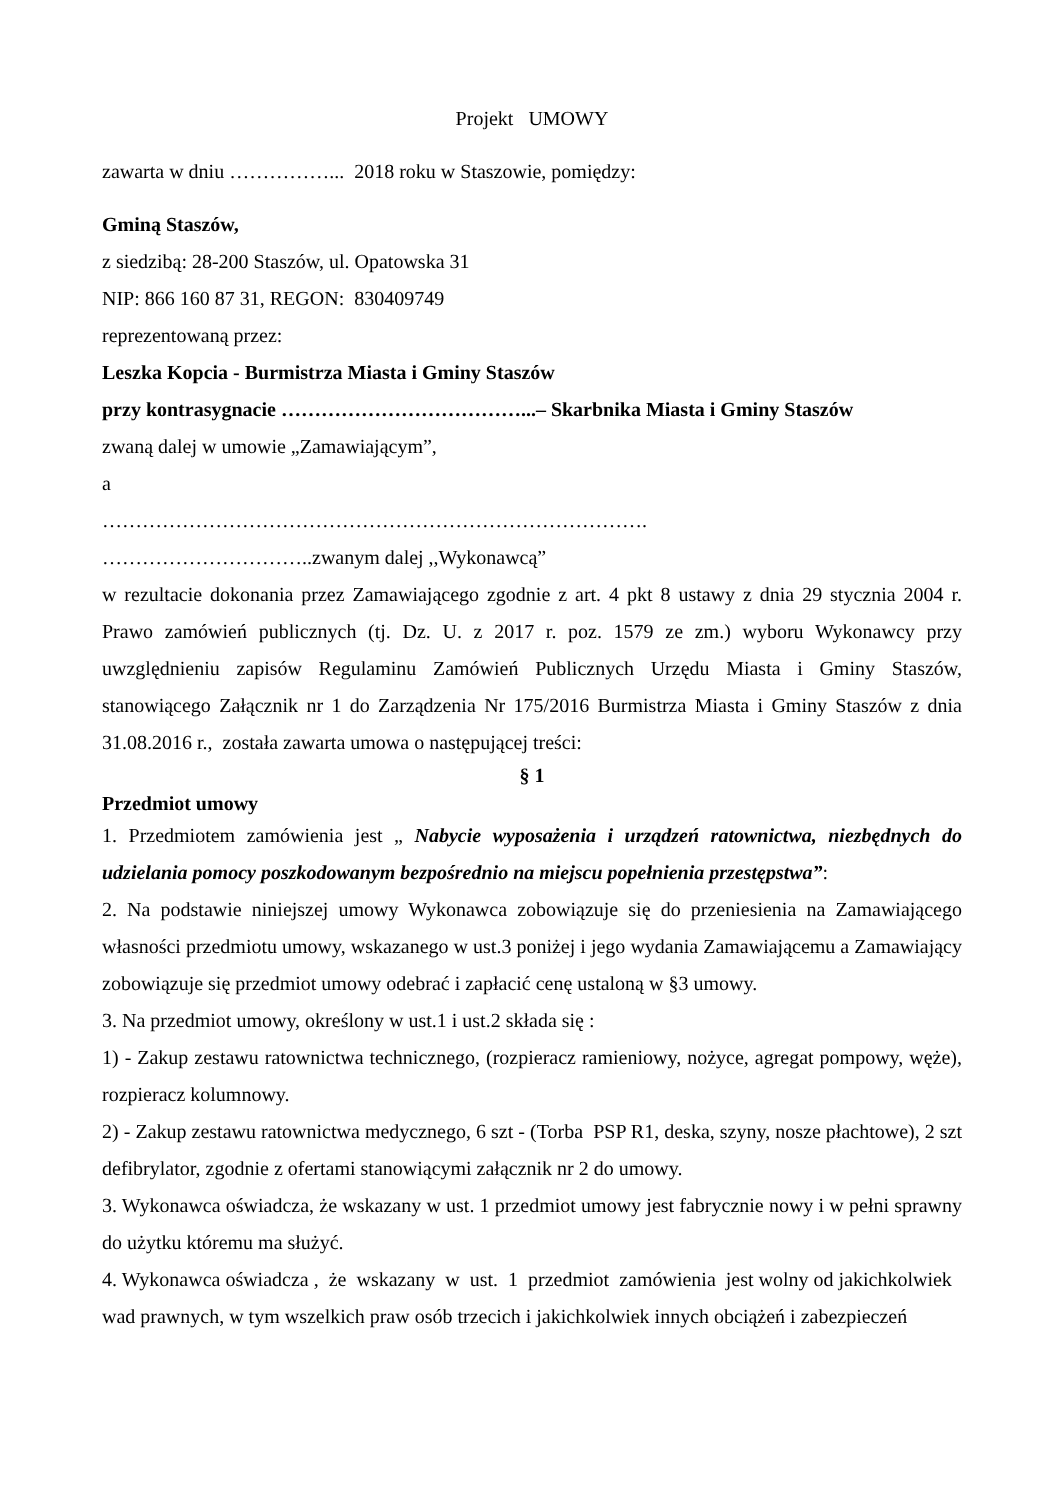Projekt UMOWY
zawarta w dniu ……………... 2018 roku w Staszowie, pomiędzy:
Gminą Staszów,
z siedzibą: 28-200 Staszów, ul. Opatowska 31
NIP: 866 160 87 31, REGON: 830409749
reprezentowaną przez:
Leszka Kopcia - Burmistrza Miasta i Gminy Staszów
przy kontrasygnacie ………………………………...– Skarbnika Miasta i Gminy Staszów
zwaną dalej w umowie „Zamawiającym”,
a
……………………………………………………………………….
…………………………..zwanym dalej ,,Wykonawcą”
w rezultacie dokonania przez Zamawiającego zgodnie z art. 4 pkt 8 ustawy z dnia 29 stycznia 2004 r. Prawo zamówień publicznych (tj. Dz. U. z 2017 r. poz. 1579 ze zm.) wyboru Wykonawcy przy uwzględnieniu zapisów Regulaminu Zamówień Publicznych Urzędu Miasta i Gminy Staszów, stanowiącego Załącznik nr 1 do Zarządzenia Nr 175/2016 Burmistrza Miasta i Gminy Staszów z dnia 31.08.2016 r., została zawarta umowa o następującej treści:
§ 1
Przedmiot umowy
1. Przedmiotem zamówienia jest „ Nabycie wyposażenia i urządzeń ratownictwa, niezbędnych do udzielania pomocy poszkodowanym bezpośrednio na miejscu popełnienia przestępstwa”:
2. Na podstawie niniejszej umowy Wykonawca zobowiązuje się do przeniesienia na Zamawiającego własności przedmiotu umowy, wskazanego w ust.3 poniżej i jego wydania Zamawiającemu a Zamawiający zobowiązuje się przedmiot umowy odebrać i zapłacić cenę ustaloną w §3 umowy.
3. Na przedmiot umowy, określony w ust.1 i ust.2 składa się :
1) - Zakup zestawu ratownictwa technicznego, (rozpieracz ramieniowy, nożyce, agregat pompowy, węże), rozpieracz kolumnowy.
2) - Zakup zestawu ratownictwa medycznego, 6 szt - (Torba PSP R1, deska, szyny, nosze płachtowe), 2 szt defibrylator, zgodnie z ofertami stanowiącymi załącznik nr 2 do umowy.
3. Wykonawca oświadcza, że wskazany w ust. 1 przedmiot umowy jest fabrycznie nowy i w pełni sprawny do użytku któremu ma służyć.
4. Wykonawca oświadcza , że wskazany w ust. 1 przedmiot zamówienia jest wolny od jakichkolwiek wad prawnych, w tym wszelkich praw osób trzecich i jakichkolwiek innych obciążeń i zabezpieczeń